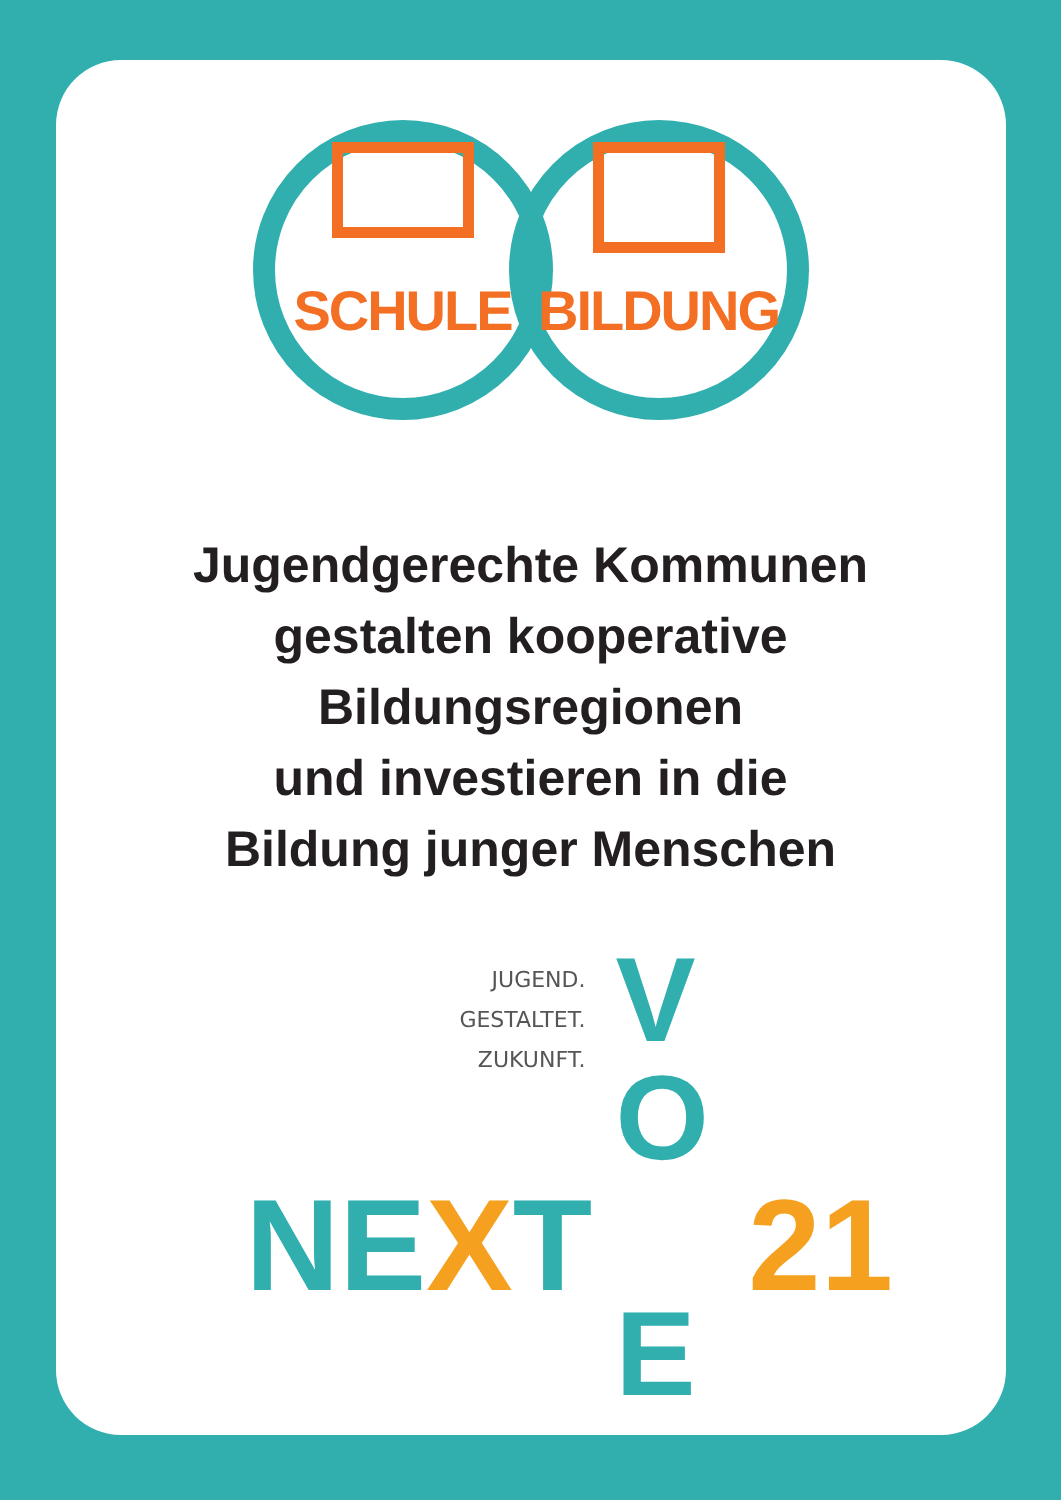SCHULE BILDUNG
Jugendgerechte Kommunen
gestalten kooperative
Bildungsregionen
und investieren in die
Bildung junger Menschen
JUGEND.
GESTALTET.
ZUKUNFT.
NEXT 21
V
O
E